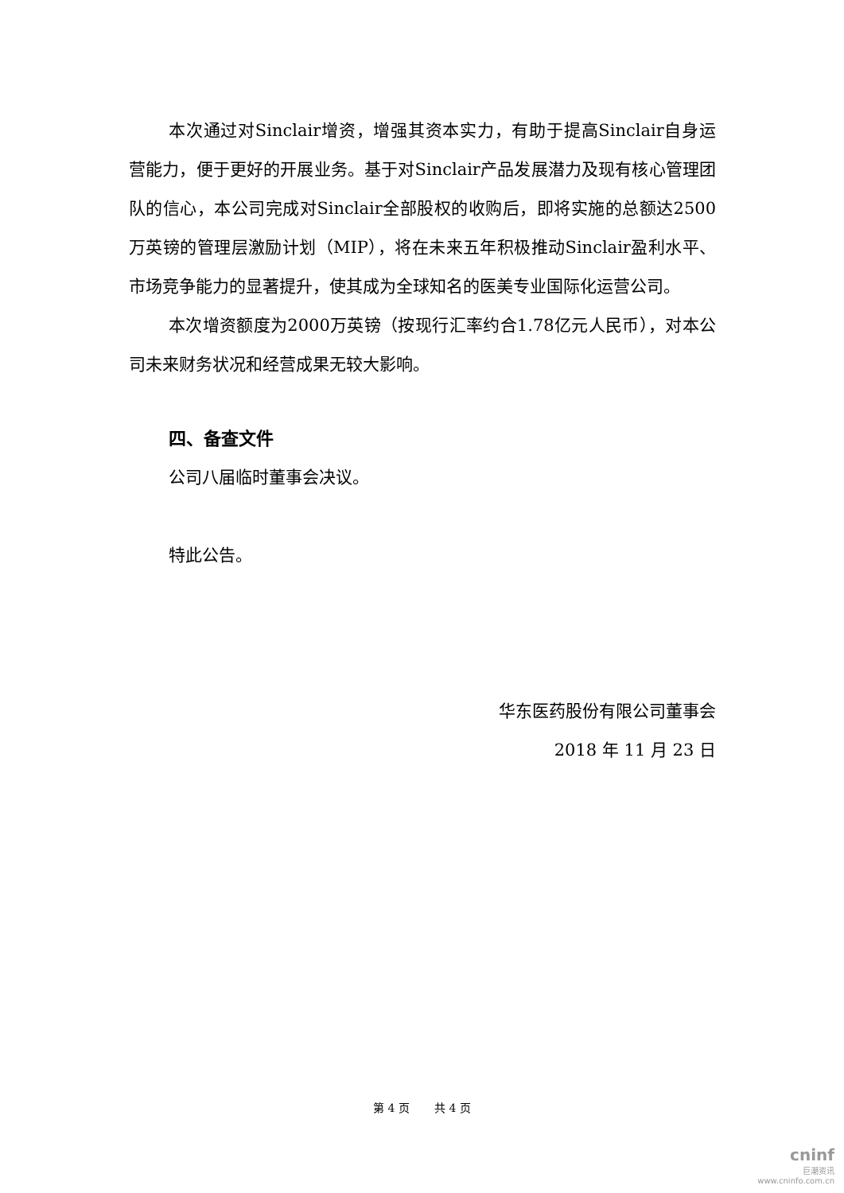本次通过对Sinclair增资，增强其资本实力，有助于提高Sinclair自身运营能力，便于更好的开展业务。基于对Sinclair产品发展潜力及现有核心管理团队的信心，本公司完成对Sinclair全部股权的收购后，即将实施的总额达2500万英镑的管理层激励计划（MIP），将在未来五年积极推动Sinclair盈利水平、市场竞争能力的显著提升，使其成为全球知名的医美专业国际化运营公司。
本次增资额度为2000万英镑（按现行汇率约合1.78亿元人民币），对本公司未来财务状况和经营成果无较大影响。
四、备查文件
公司八届临时董事会决议。
特此公告。
华东医药股份有限公司董事会
2018 年 11 月 23 日
第 4 页 共 4 页
cninf
巨潮资讯
www.cninfo.com.cn